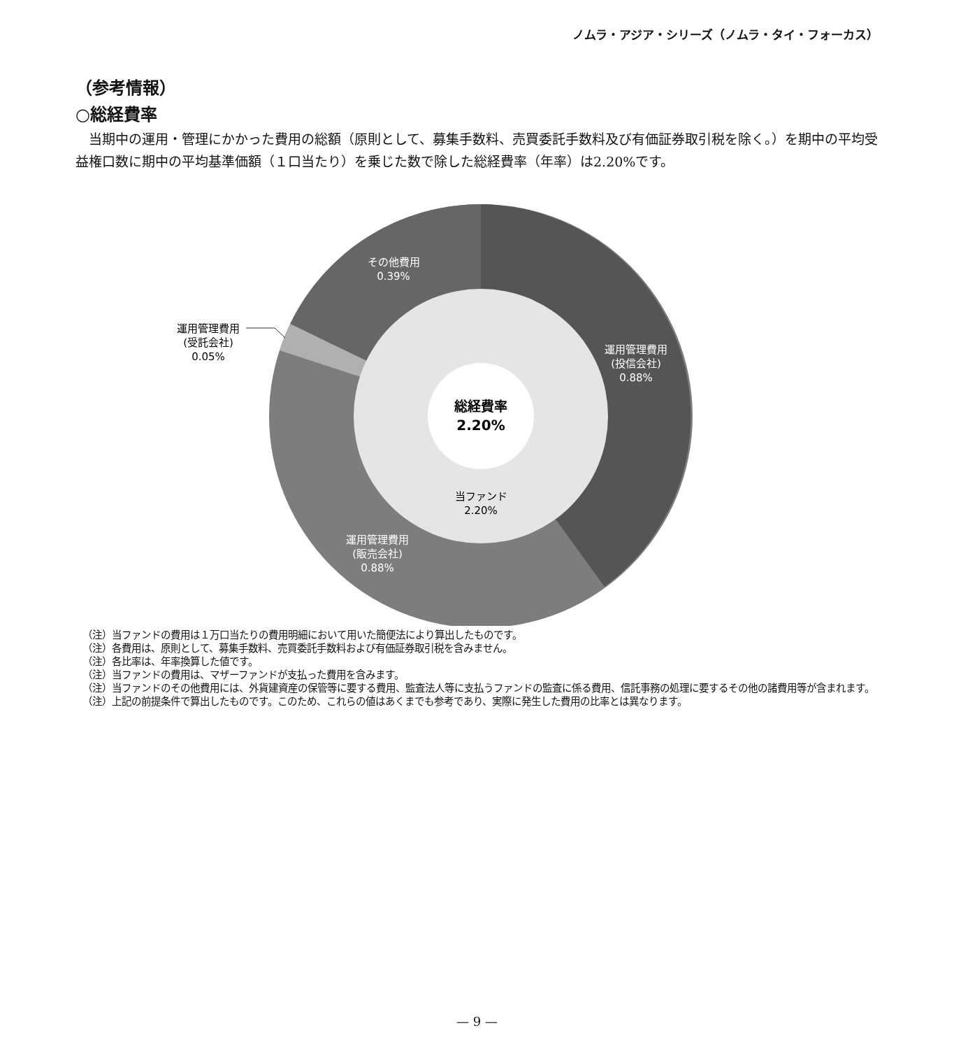ノムラ・アジア・シリーズ（ノムラ・タイ・フォーカス）
（参考情報）
○総経費率
当期中の運用・管理にかかった費用の総額（原則として、募集手数料、売買委託手数料及び有価証券取引税を除く。）を期中の平均受益権口数に期中の平均基準価額（１口当たり）を乗じた数で除した総経費率（年率）は2.20%です。
総経費率
2.20%
当ファンド
2.20%
その他費用
0.39%
運用管理費用
(投信会社)
0.88%
運用管理費用
(販売会社)
0.88%
運用管理費用
(受託会社)
0.05%
（注）当ファンドの費用は１万口当たりの費用明細において用いた簡便法により算出したものです。
（注）各費用は、原則として、募集手数料、売買委託手数料および有価証券取引税を含みません。
（注）各比率は、年率換算した値です。
（注）当ファンドの費用は、マザーファンドが支払った費用を含みます。
（注）当ファンドのその他費用には、外貨建資産の保管等に要する費用、監査法人等に支払うファンドの監査に係る費用、信託事務の処理に要するその他の諸費用等が含まれます。
（注）上記の前提条件で算出したものです。このため、これらの値はあくまでも参考であり、実際に発生した費用の比率とは異なります。
— 9 —